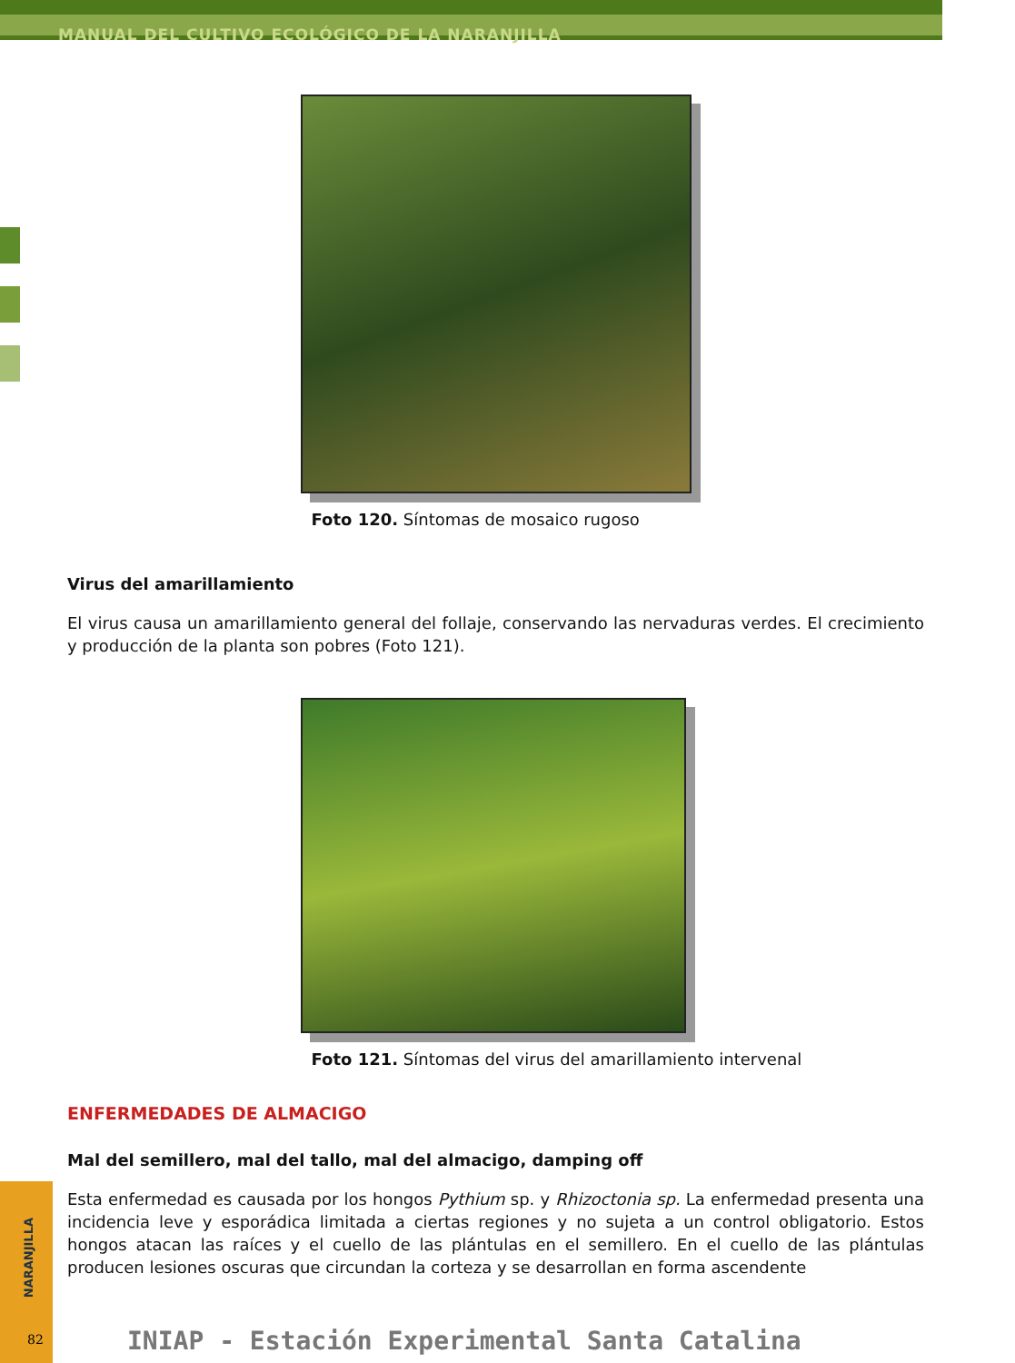MANUAL DEL CULTIVO ECOLÓGICO DE LA NARANJILLA
Foto 120. Síntomas de mosaico rugoso
Virus del amarillamiento
El virus causa un amarillamiento general del follaje, conservando las nervaduras verdes. El crecimiento y producción de la planta son pobres (Foto 121).
Foto 121. Síntomas del virus del amarillamiento intervenal
ENFERMEDADES DE ALMACIGO
Mal del semillero, mal del tallo, mal del almacigo, damping off
Esta enfermedad es causada por los hongos Pythium sp. y Rhizoctonia sp. La enfermedad presenta una incidencia leve y esporádica limitada a ciertas regiones y no sujeta a un control obligatorio. Estos hongos atacan las raíces y el cuello de las plántulas en el semillero. En el cuello de las plántulas producen lesiones oscuras que circundan la corteza y se desarrollan en forma ascendente
NARANJILLA
82
INIAP - Estación Experimental Santa Catalina